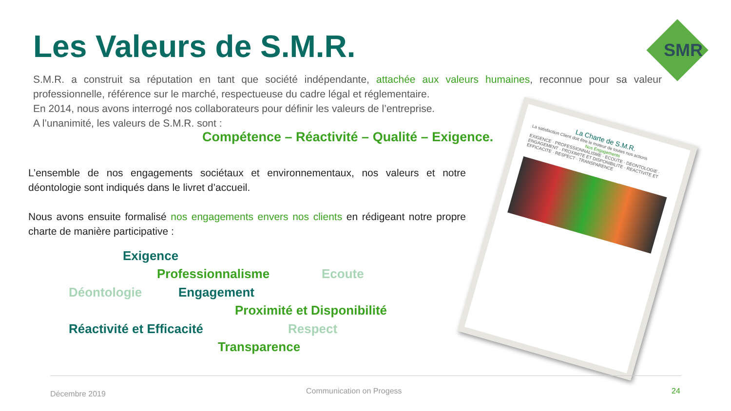Les Valeurs de S.M.R. SMR
S.M.R. a construit sa réputation en tant que société indépendante, attachée aux valeurs humaines, reconnue pour sa valeur professionnelle, référence sur le marché, respectueuse du cadre légal et réglementaire.
En 2014, nous avons interrogé nos collaborateurs pour définir les valeurs de l’entreprise.
A l’unanimité, les valeurs de S.M.R. sont :
Compétence – Réactivité – Qualité – Exigence.
L’ensemble de nos engagements sociétaux et environnementaux, nos valeurs et notre déontologie sont indiqués dans le livret d’accueil.
Nous avons ensuite formalisé nos engagements envers nos clients en rédigeant notre propre charte de manière participative :
Exigence
Professionnalisme Ecoute
Déontologie Engagement
Proximité et Disponibilité
Réactivité et Efficacité Respect
Transparence
La Charte de S.M.R.
La satisfaction Client doit être le moteur de toutes nos actions
Nos Engagements
EXIGENCE · PROFESSIONNALISME · ECOUTE · DEONTOLOGIE · ENGAGEMENT · PROXIMITE ET DISPONIBILITE · REACTIVITE ET EFFICACITE · RESPECT · TRANSPARENCE
Décembre 2019 Communication on Progess 24